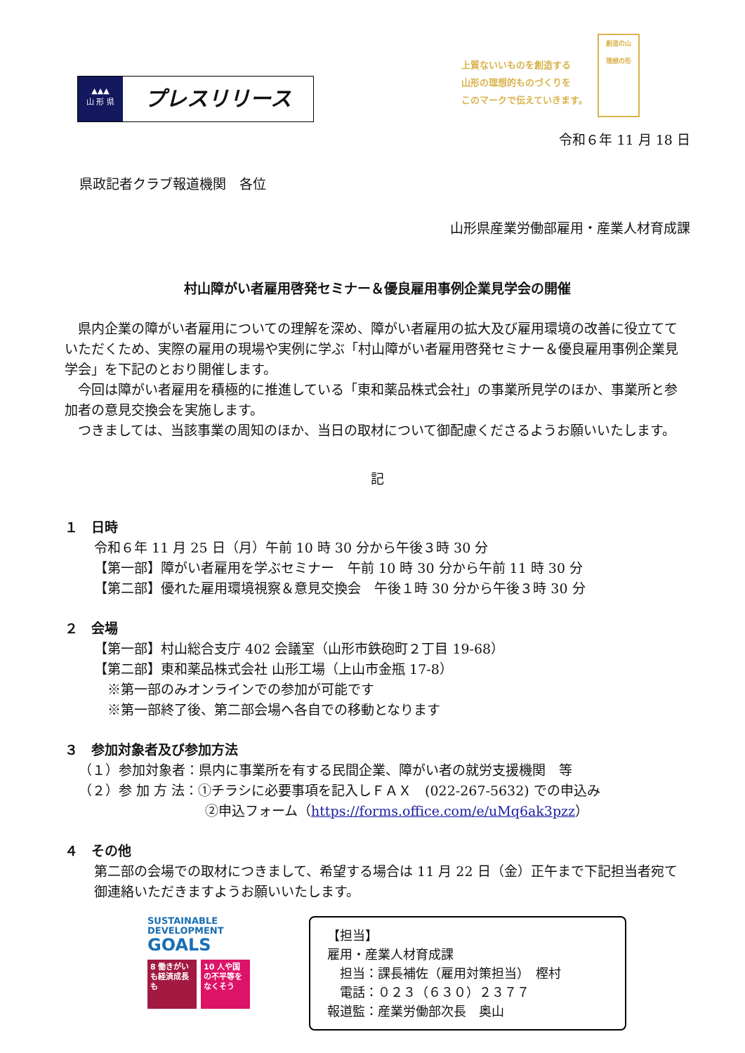▲▲▲
山 形 県
プレスリリース
上質ないいものを創造する
山形の理想的ものづくりを
このマークで伝えていきます。
創造の山
理想の形
令和６年 11 月 18 日
県政記者クラブ報道機関　各位
山形県産業労働部雇用・産業人材育成課
村山障がい者雇用啓発セミナー＆優良雇用事例企業見学会の開催
　県内企業の障がい者雇用についての理解を深め、障がい者雇用の拡大及び雇用環境の改善に役立てていただくため、実際の雇用の現場や実例に学ぶ「村山障がい者雇用啓発セミナー＆優良雇用事例企業見学会」を下記のとおり開催します。
　今回は障がい者雇用を積極的に推進している「東和薬品株式会社」の事業所見学のほか、事業所と参加者の意見交換会を実施します。
　つきましては、当該事業の周知のほか、当日の取材について御配慮くださるようお願いいたします。
記
１　日時
令和６年 11 月 25 日（月）午前 10 時 30 分から午後３時 30 分
【第一部】障がい者雇用を学ぶセミナー　午前 10 時 30 分から午前 11 時 30 分
【第二部】優れた雇用環境視察＆意見交換会　午後１時 30 分から午後３時 30 分
２　会場
【第一部】村山総合支庁 402 会議室（山形市鉄砲町２丁目 19-68）
【第二部】東和薬品株式会社 山形工場（上山市金瓶 17-8）
　※第一部のみオンラインでの参加が可能です
　※第一部終了後、第二部会場へ各自での移動となります
３　参加対象者及び参加方法
（１）参加対象者：県内に事業所を有する民間企業、障がい者の就労支援機関　等
（２）参 加 方 法：①チラシに必要事項を記入しＦＡＸ　(022-267-5632) での申込み
②申込フォーム（https://forms.office.com/e/uMq6ak3pzz）
４　その他
第二部の会場での取材につきまして、希望する場合は 11 月 22 日（金）正午まで下記担当者宛て御連絡いただきますようお願いいたします。
SUSTAINABLE
DEVELOPMENT
GOALS
8 働きがいも経済成長も
10 人や国の不平等をなくそう
【担当】
雇用・産業人材育成課
　担当：課長補佐（雇用対策担当）　樫村
　電話：０２３（６３０）２３７７
報道監：産業労働部次長　奥山